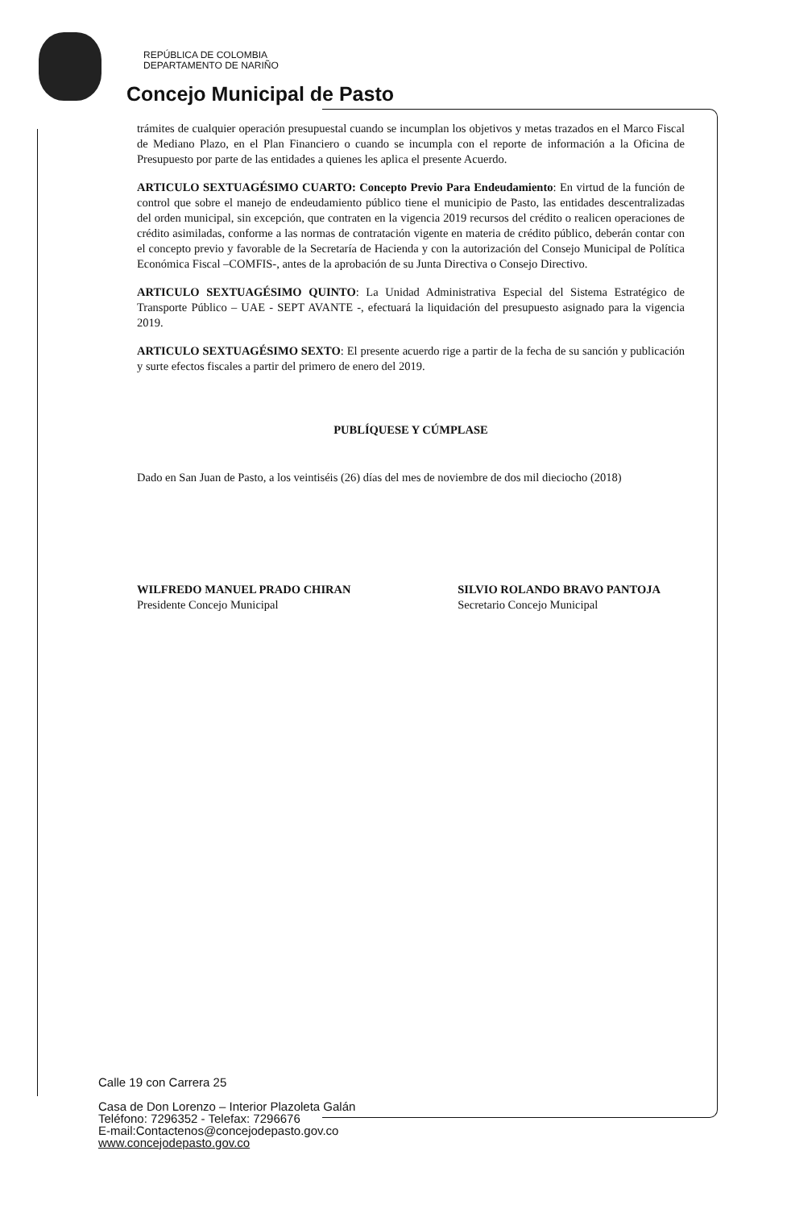REPÚBLICA DE COLOMBIA
DEPARTAMENTO DE NARIÑO
Concejo Municipal de Pasto
trámites de cualquier operación presupuestal cuando se incumplan los objetivos y metas trazados en el Marco Fiscal de Mediano Plazo, en el Plan Financiero o cuando se incumpla con el reporte de información a la Oficina de Presupuesto por parte de las entidades a quienes les aplica el presente Acuerdo.
ARTICULO SEXTUAGÉSIMO CUARTO: Concepto Previo Para Endeudamiento: En virtud de la función de control que sobre el manejo de endeudamiento público tiene el municipio de Pasto, las entidades descentralizadas del orden municipal, sin excepción, que contraten en la vigencia 2019 recursos del crédito o realicen operaciones de crédito asimiladas, conforme a las normas de contratación vigente en materia de crédito público, deberán contar con el concepto previo y favorable de la Secretaría de Hacienda y con la autorización del Consejo Municipal de Política Económica Fiscal –COMFIS-, antes de la aprobación de su Junta Directiva o Consejo Directivo.
ARTICULO SEXTUAGÉSIMO QUINTO: La Unidad Administrativa Especial del Sistema Estratégico de Transporte Público – UAE - SEPT AVANTE -, efectuará la liquidación del presupuesto asignado para la vigencia 2019.
ARTICULO SEXTUAGÉSIMO SEXTO: El presente acuerdo rige a partir de la fecha de su sanción y publicación y surte efectos fiscales a partir del primero de enero del 2019.
PUBLÍQUESE Y CÚMPLASE
Dado en San Juan de Pasto, a los veintiséis (26) días del mes de noviembre de dos mil dieciocho (2018)
WILFREDO MANUEL PRADO CHIRAN
Presidente Concejo Municipal
SILVIO ROLANDO BRAVO PANTOJA
Secretario Concejo Municipal
Calle 19 con Carrera 25
Casa de Don Lorenzo – Interior Plazoleta Galán
Teléfono: 7296352 - Telefax: 7296676
E-mail:Contactenos@concejodepasto.gov.co
www.concejodepasto.gov.co